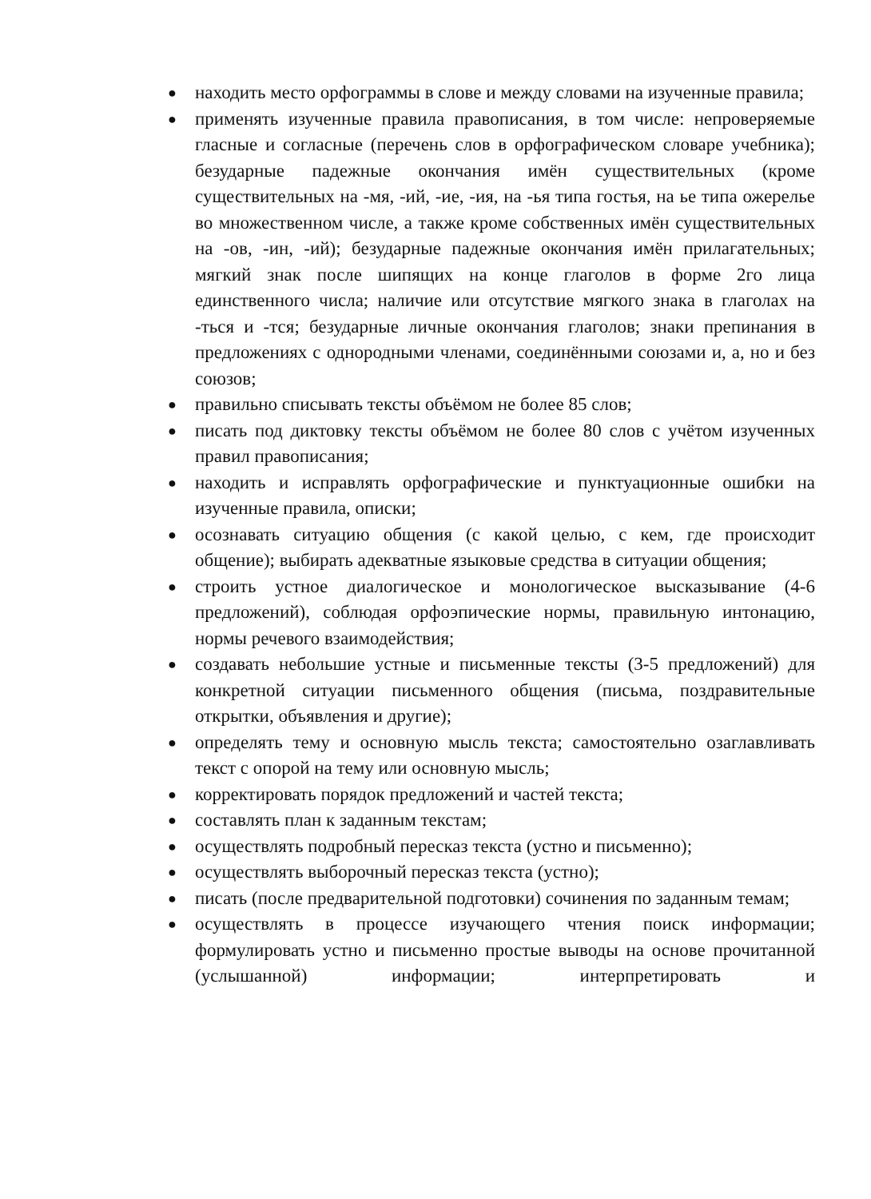● находить место орфограммы в слове и между словами на изученные правила;
● применять изученные правила правописания, в том числе: непроверяемые гласные и согласные (перечень слов в орфографическом словаре учебника); безударные падежные окончания имён существительных (кроме существительных на -мя, -ий, -ие, -ия, на -ья типа гостья, на ье типа ожерелье во множественном числе, а также кроме собственных имён существительных на -ов, -ин, -ий); безударные падежные окончания имён прилагательных; мягкий знак после шипящих на конце глаголов в форме 2го лица единственного числа; наличие или отсутствие мягкого знака в глаголах на -ться и -тся; безударные личные окончания глаголов; знаки препинания в предложениях с однородными членами, соединёнными союзами и, а, но и без союзов;
● правильно списывать тексты объёмом не более 85 слов;
● писать под диктовку тексты объёмом не более 80 слов с учётом изученных правил правописания;
● находить и исправлять орфографические и пунктуационные ошибки на изученные правила, описки;
● осознавать ситуацию общения (с какой целью, с кем, где происходит общение); выбирать адекватные языковые средства в ситуации общения;
● строить устное диалогическое и монологическое высказывание (4-6 предложений), соблюдая орфоэпические нормы, правильную интонацию, нормы речевого взаимодействия;
● создавать небольшие устные и письменные тексты (3-5 предложений) для конкретной ситуации письменного общения (письма, поздравительные открытки, объявления и другие);
● определять тему и основную мысль текста; самостоятельно озаглавливать текст с опорой на тему или основную мысль;
● корректировать порядок предложений и частей текста;
● составлять план к заданным текстам;
● осуществлять подробный пересказ текста (устно и письменно);
● осуществлять выборочный пересказ текста (устно);
● писать (после предварительной подготовки) сочинения по заданным темам;
● осуществлять в процессе изучающего чтения поиск информации; формулировать устно и письменно простые выводы на основе прочитанной (услышанной) информации; интерпретировать и